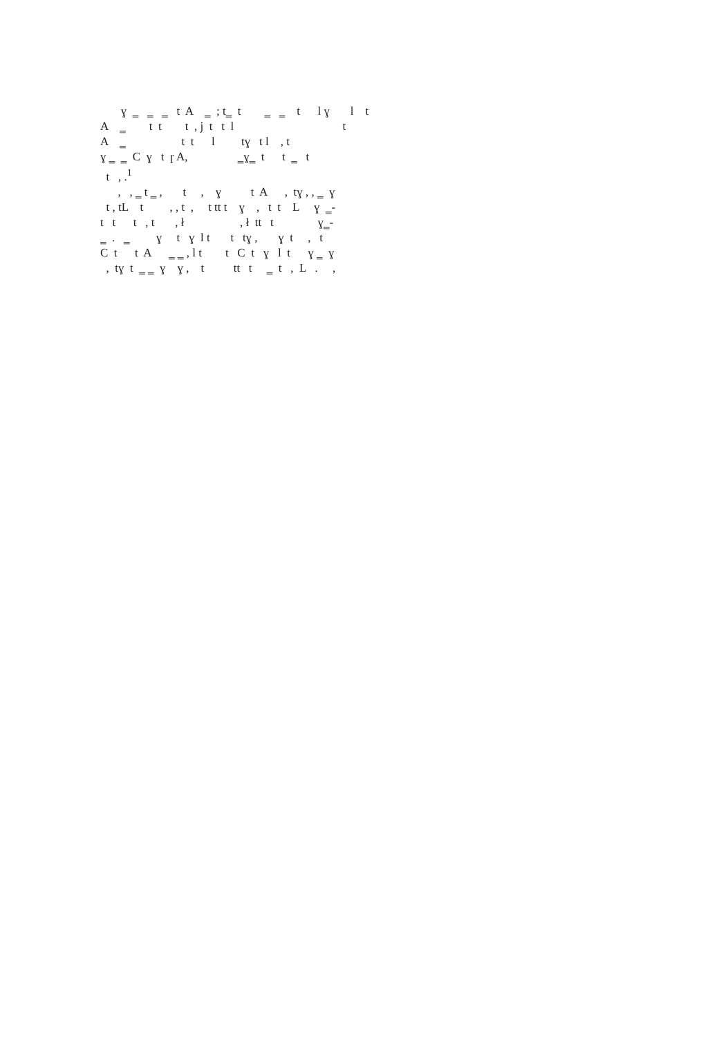ɣ ‗ ‗ ‗ t A ‗ ; t‗ t ‗ ‗ t l ɣ l t
A ‗ t t t , j t t l t
A ‗ t t l tɣ t l , t
ɣ ‗ ‗ C ɣ t ɼ A, ‗ɣ‗ t t ‗ t
t , .<sup>1</sup>
, , ‗ t ‗ , t , ɣ t A , tɣ , , ‗ ɣ
t , tL t , , t , t tt t ɣ , t t L ɣ ‗-
t t t , t , ł , ł tt t ɣ‗-
‗ . ‗ ɣ t ɣ l t t tɣ , ɣ t , t
C t t A ‗ ‗ , l t t C t ɣ l t ɣ ‗ ɣ
, tɣ t ‗ ‗ ɣ ɣ , t tt t ‗ t , L . ,